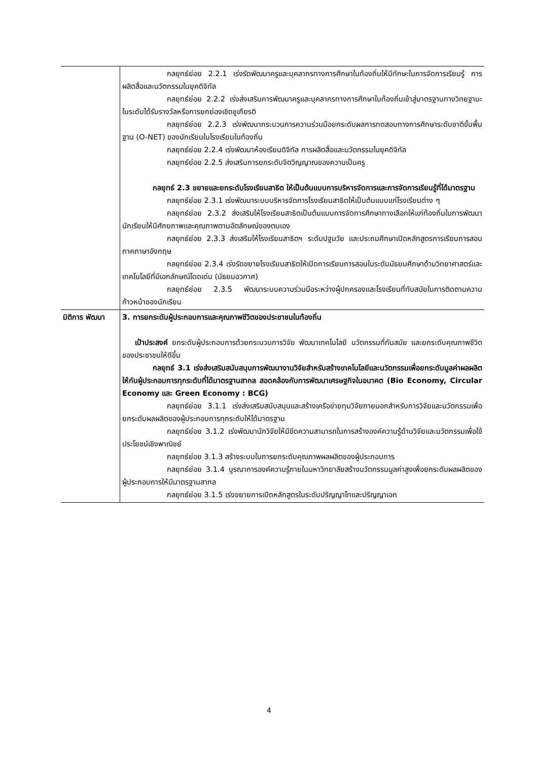| | กลยุทธ์ย่อย 2.2.1 เร่งรัดพัฒนาครูและบุคลากรทางการศึกษาในท้องถิ่นให้มีทักษะในการจัดการเรียนรู้ การผลิตสื่อและนวัตกรรมในยุคดิจิทัล กลยุทธ์ย่อย 2.2.2 เร่งส่งเสริมการพัฒนาครูและบุคลากรทางการศึกษาในท้องถิ่นเข้าสู่มาตรฐานทางวิทยฐานะในระดับได้รับรางวัลหรือการยกย่องเชิดชูเกียรติ กลยุทธ์ย่อย 2.2.3 เร่งพัฒนากระบวนการความร่วมมือยกระดับผลการทดสอบทางการศึกษาระดับชาติขั้นพื้นฐาน (O-NET) ของนักเรียนในโรงเรียนในท้องถิ่น กลยุทธ์ย่อย 2.2.4 เร่งพัฒนาห้องเรียนดิจิทัล การผลิตสื่อและนวัตกรรมในยุคดิจิทัล กลยุทธ์ย่อย 2.2.5 ส่งเสริมการยกระดับจิตวิญญาณของความเป็นครู กลยุทธ์ 2.3 ขยายและยกระดับโรงเรียนสาธิต ให้เป็นต้นแบบการบริหารจัดการและการจัดการเรียนรู้ที่ได้มาตรฐาน กลยุทธ์ย่อย 2.3.1 เร่งพัฒนาระบบบริหารจัดการโรงเรียนสาธิตให้เป็นต้นแบบแก่โรงเรียนต่าง ๆ กลยุทธ์ย่อย 2.3.2 ส่งเสริมให้โรงเรียนสาธิตเป็นต้นแบบการจัดการศึกษาทางเลือกให้แก่ท้องถิ่นในการพัฒนานักเรียนให้มีศักยภาพและคุณภาพตามอัตลักษณ์ของตนเอง กลยุทธ์ย่อย 2.3.3 ส่งเสริมให้โรงเรียนสาธิตฯ ระดับปฐมวัย และประถมศึกษาเปิดหลักสูตรการเรียนการสอนภาคภาษาอังกฤษ กลยุทธ์ย่อย 2.3.4 เร่งรัดขยายโรงเรียนสาธิตให้เปิดการเรียนการสอนในระดับมัธยมศึกษาด้านวิทยาศาสตร์และเทคโนโลยีที่มีเอกลักษณ์โดดเด่น (มัธยมอวกาศ) กลยุทธ์ย่อย 2.3.5 พัฒนาระบบความร่วมมือระหว่างผู้ปกครองและโรงเรียนที่ทันสมัยในการติดตามความก้าวหน้าของนักเรียน |
| มิติการ พัฒนา | 3. การยกระดับผู้ประกอบการและคุณภาพชีวิตของประชาชนในท้องถิ่น เป้าประสงค์ ยกระดับผู้ประกอบการด้วยกระบวนการวิจัย พัฒนาเทคโนโลยี นวัตกรรมที่ทันสมัย และยกระดับคุณภาพชีวิตของประชาชนให้ดีขึ้น กลยุทธ์ 3.1 เร่งส่งเสริมสนับสนุนการพัฒนางานวิจัยสำหรับสร้างเทคโนโลยีและนวัตกรรมเพื่อยกระดับมูลค่าผลผลิตให้กับผู้ประกอบการทุกระดับที่ได้มาตรฐานสากล สอดคล้องกับการพัฒนาเศรษฐกิจในอนาคต (Bio Economy, Circular Economy และ Green Economy : BCG) กลยุทธ์ย่อย 3.1.1 เร่งส่งเสริมสนับสนุนและสร้างเครือข่ายทุนวิจัยภายนอกสำหรับการวิจัยและนวัตกรรมเพื่อยกระดับผลผลิตของผู้ประกอบการทุกระดับให้ได้มาตรฐาน กลยุทธ์ย่อย 3.1.2 เร่งพัฒนานักวิจัยให้มีขีดความสามารถในการสร้างองค์ความรู้ด้านวิจัยและนวัตกรรมเพื่อใช้ประโยชน์เชิงพาณิชย์ กลยุทธ์ย่อย 3.1.3 สร้างระบบในการยกระดับคุณภาพผลผลิตของผู้ประกอบการ กลยุทธ์ย่อย 3.1.4 บูรณาการองค์ความรู้ภายในมหาวิทยาลัยสร้างนวัตกรรมมูลค่าสูงเพื่อยกระดับผลผลิตของผู้ประกอบการให้มีมาตรฐานสากล กลยุทธ์ย่อย 3.1.5 เร่งขยายการเปิดหลักสูตรในระดับปริญญาโทและปริญญาเอก |
4